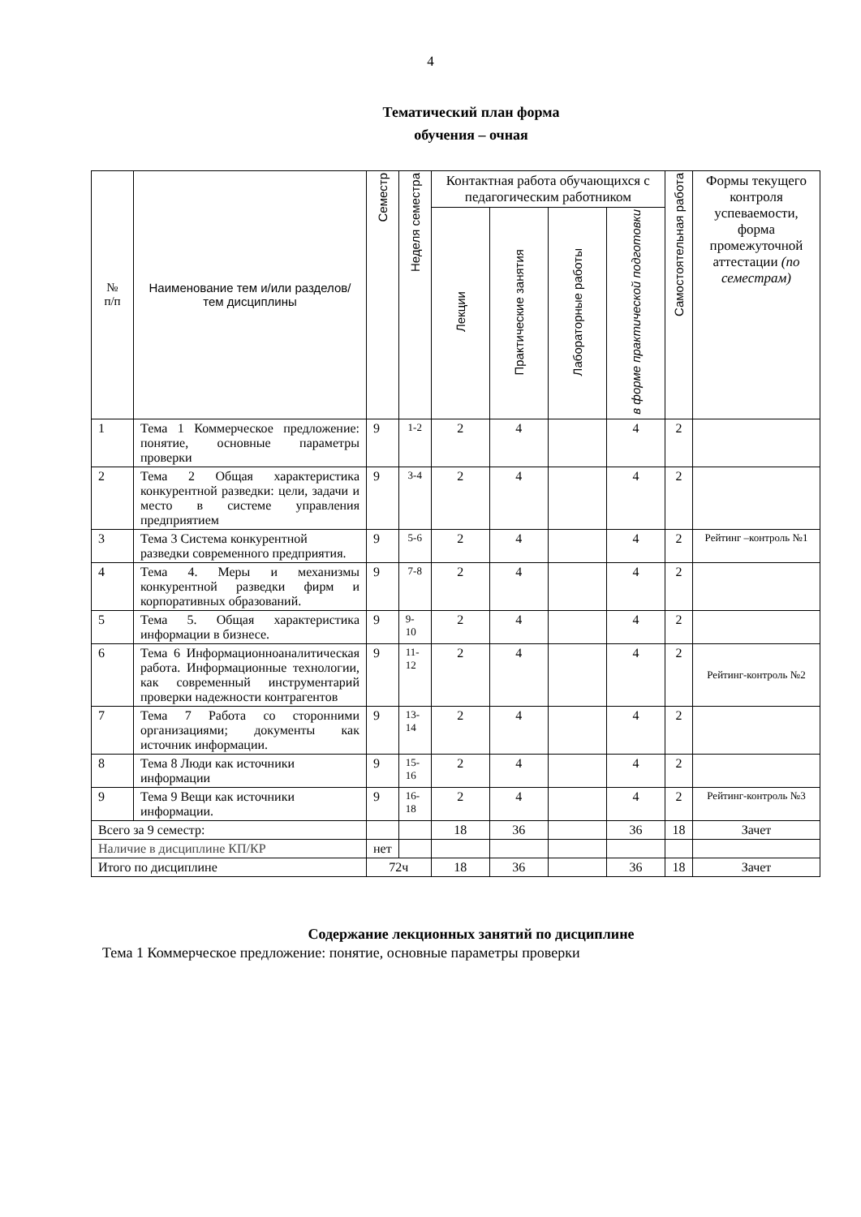4
Тематический план форма
обучения – очная
| № п/п | Наименование тем и/или разделов/тем дисциплины | Семестр | Неделя семестра | Контактная работа обучающихся с педагогическим работником | | | | Самостоятельная работа | Формы текущего контроля успеваемости, форма промежуточной аттестации (по семестрам) |
| --- | --- | --- | --- | --- | --- | --- | --- | --- | --- |
| | | | | Лекции | Практические занятия | Лабораторные работы | в форме практической подготовки | | |
| 1 | Тема 1 Коммерческое предложение: понятие, основные параметры проверки | 9 | 1-2 | 2 | 4 | | 4 | 2 | |
| 2 | Тема 2 Общая характеристика конкурентной разведки: цели, задачи и место в системе управления предприятием | 9 | 3-4 | 2 | 4 | | 4 | 2 | |
| 3 | Тема 3 Система конкурентной разведки современного предприятия. | 9 | 5-6 | 2 | 4 | | 4 | 2 | Рейтинг –контроль №1 |
| 4 | Тема 4. Меры и механизмы конкурентной разведки фирм и корпоративных образований. | 9 | 7-8 | 2 | 4 | | 4 | 2 | |
| 5 | Тема 5. Общая характеристика информации в бизнесе. | 9 | 9-10 | 2 | 4 | | 4 | 2 | |
| 6 | Тема 6 Информационноаналитическая работа. Информационные технологии, как современный инструментарий проверки надежности контрагентов | 9 | 11-12 | 2 | 4 | | 4 | 2 | Рейтинг-контроль №2 |
| 7 | Тема 7 Работа со сторонними организациями; документы как источник информации. | 9 | 13-14 | 2 | 4 | | 4 | 2 | |
| 8 | Тема 8 Люди как источники информации | 9 | 15-16 | 2 | 4 | | 4 | 2 | |
| 9 | Тема 9 Вещи как источники информации. | 9 | 16-18 | 2 | 4 | | 4 | 2 | Рейтинг-контроль №3 |
| Всего за 9 семестр: | | | | 18 | 36 | | 36 | 18 | Зачет |
| Наличие в дисциплине КП/КР | | нет | | | | | | | |
| Итого по дисциплине | | 72ч | | 18 | 36 | | 36 | 18 | Зачет |
Содержание лекционных занятий по дисциплине
Тема 1 Коммерческое предложение: понятие, основные параметры проверки